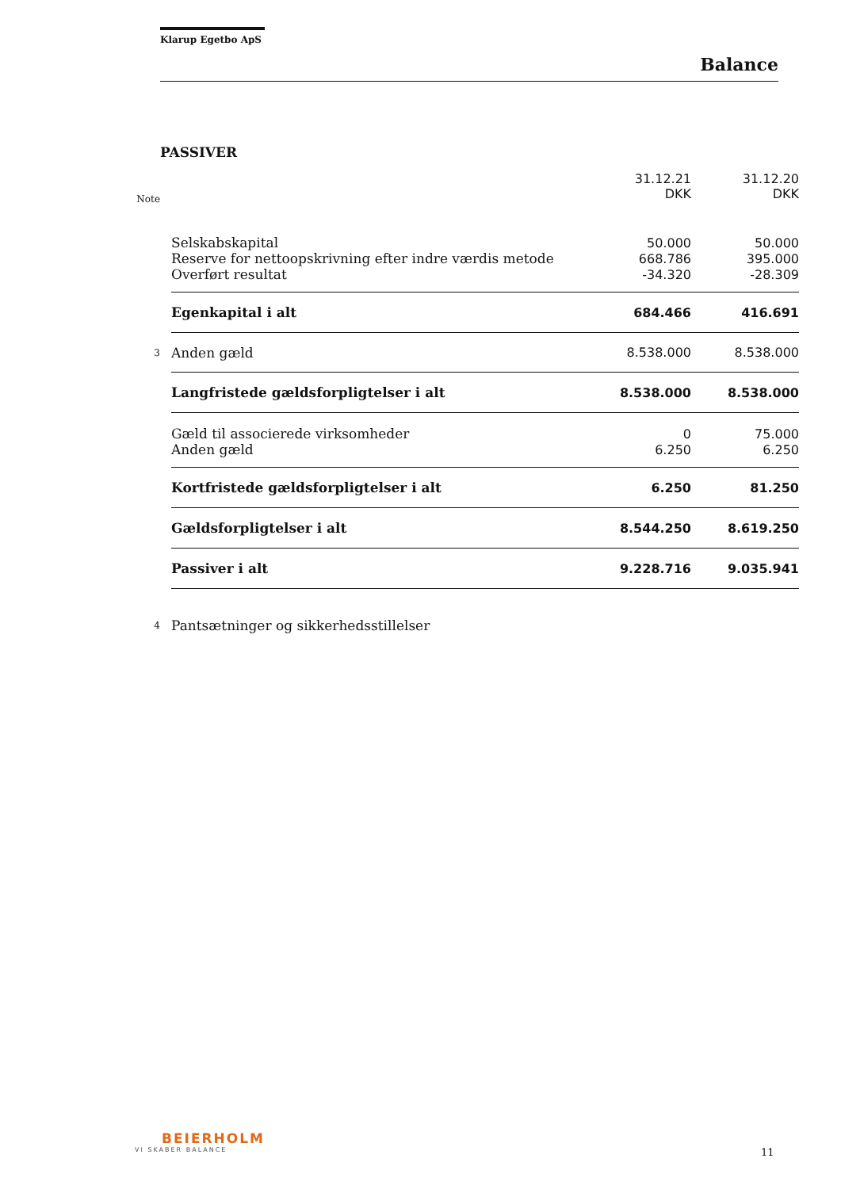Klarup Egetbo ApS
Balance
PASSIVER
| Note | | 31.12.21 DKK | 31.12.20 DKK |
| --- | --- | --- | --- |
| | Selskabskapital | 50.000 | 50.000 |
| | Reserve for nettoopskrivning efter indre værdis metode | 668.786 | 395.000 |
| | Overført resultat | -34.320 | -28.309 |
| | Egenkapital i alt | 684.466 | 416.691 |
| 3 | Anden gæld | 8.538.000 | 8.538.000 |
| | Langfristede gældsforpligtelser i alt | 8.538.000 | 8.538.000 |
| | Gæld til associerede virksomheder | 0 | 75.000 |
| | Anden gæld | 6.250 | 6.250 |
| | Kortfristede gældsforpligtelser i alt | 6.250 | 81.250 |
| | Gældsforpligtelser i alt | 8.544.250 | 8.619.250 |
| | Passiver i alt | 9.228.716 | 9.035.941 |
| 4 | Pantsætninger og sikkerhedsstillelser | | |
BEIERHOLM
VI SKABER BALANCE
11